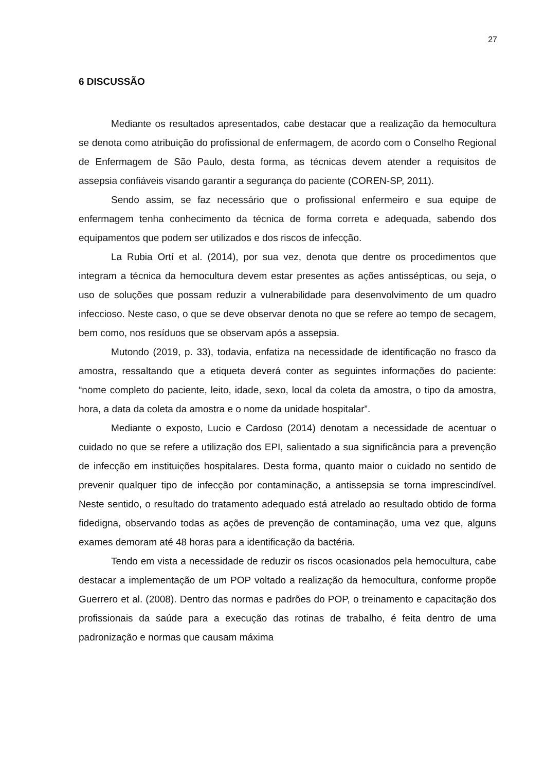27
6 DISCUSSÃO
Mediante os resultados apresentados, cabe destacar que a realização da hemocultura se denota como atribuição do profissional de enfermagem, de acordo com o Conselho Regional de Enfermagem de São Paulo, desta forma, as técnicas devem atender a requisitos de assepsia confiáveis visando garantir a segurança do paciente (COREN-SP, 2011).
Sendo assim, se faz necessário que o profissional enfermeiro e sua equipe de enfermagem tenha conhecimento da técnica de forma correta e adequada, sabendo dos equipamentos que podem ser utilizados e dos riscos de infecção.
La Rubia Ortí et al. (2014), por sua vez, denota que dentre os procedimentos que integram a técnica da hemocultura devem estar presentes as ações antissépticas, ou seja, o uso de soluções que possam reduzir a vulnerabilidade para desenvolvimento de um quadro infeccioso. Neste caso, o que se deve observar denota no que se refere ao tempo de secagem, bem como, nos resíduos que se observam após a assepsia.
Mutondo (2019, p. 33), todavia, enfatiza na necessidade de identificação no frasco da amostra, ressaltando que a etiqueta deverá conter as seguintes informações do paciente: “nome completo do paciente, leito, idade, sexo, local da coleta da amostra, o tipo da amostra, hora, a data da coleta da amostra e o nome da unidade hospitalar”.
Mediante o exposto, Lucio e Cardoso (2014) denotam a necessidade de acentuar o cuidado no que se refere a utilização dos EPI, salientado a sua significância para a prevenção de infecção em instituições hospitalares. Desta forma, quanto maior o cuidado no sentido de prevenir qualquer tipo de infecção por contaminação, a antissepsia se torna imprescindível. Neste sentido, o resultado do tratamento adequado está atrelado ao resultado obtido de forma fidedigna, observando todas as ações de prevenção de contaminação, uma vez que, alguns exames demoram até 48 horas para a identificação da bactéria.
Tendo em vista a necessidade de reduzir os riscos ocasionados pela hemocultura, cabe destacar a implementação de um POP voltado a realização da hemocultura, conforme propõe Guerrero et al. (2008). Dentro das normas e padrões do POP, o treinamento e capacitação dos profissionais da saúde para a execução das rotinas de trabalho, é feita dentro de uma padronização e normas que causam máxima